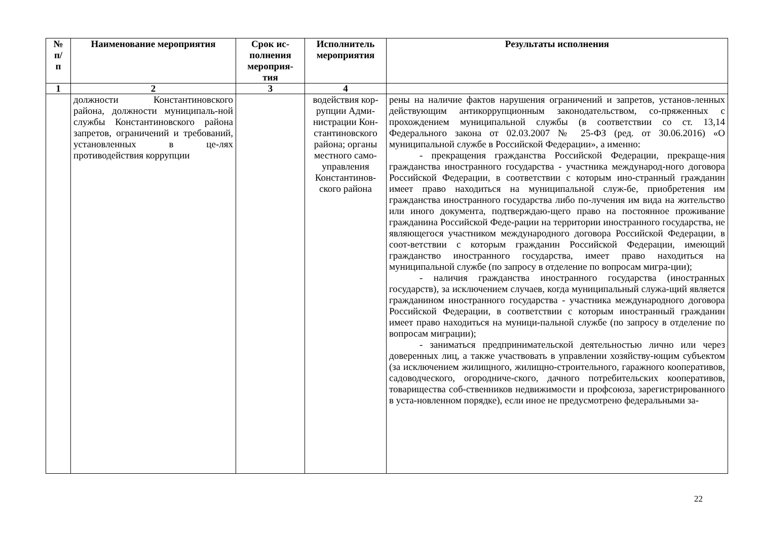| № п/ п | Наименование мероприятия | Срок ис- полнения мероприя- тия | Исполнитель мероприятия | Результаты исполнения |
| --- | --- | --- | --- | --- |
| 1 | 2 | 3 | 4 | |
| | должности Константиновского района, должности муниципаль-ной службы Константиновского района запретов, ограничений и требований, установленных в це-лях противодействия коррупции | | водействия кор-рупции Адми-нистрации Кон-стантиновского района; органы местного само-управления Константинов-ского района | рены на наличие фактов нарушения ограничений и запретов, установ-ленных действующим антикоррупционным законодательством, со-пряженных с прохождением муниципальной службы (в соответствии со ст. 13,14 Федерального закона от 02.03.2007 № 25-ФЗ (ред. от 30.06.2016) «О муниципальной службе в Российской Федерации», а именно: - прекращения гражданства Российской Федерации, прекраще-ния гражданства иностранного государства - участника международ-ного договора Российской Федерации, в соответствии с которым ино-странный гражданин имеет право находиться на муниципальной служ-бе, приобретения им гражданства иностранного государства либо по-лучения им вида на жительство или иного документа, подтверждаю-щего право на постоянное проживание гражданина Российской Феде-рации на территории иностранного государства, не являющегося участником международного договора Российской Федерации, в соот-ветствии с которым гражданин Российской Федерации, имеющий гражданство иностранного государства, имеет право находиться на муниципальной службе (по запросу в отделение по вопросам мигра-ции); - наличия гражданства иностранного государства (иностранных государств), за исключением случаев, когда муниципальный служа-щий является гражданином иностранного государства - участника международного договора Российской Федерации, в соответствии с которым иностранный гражданин имеет право находиться на муници-пальной службе (по запросу в отделение по вопросам миграции); - заниматься предпринимательской деятельностью лично или через доверенных лиц, а также участвовать в управлении хозяйству-ющим субъектом (за исключением жилищного, жилищно-строительного, гаражного кооперативов, садоводческого, огородниче-ского, дачного потребительских кооперативов, товарищества соб-ственников недвижимости и профсоюза, зарегистрированного в уста-новленном порядке), если иное не предусмотрено федеральными за- |
22